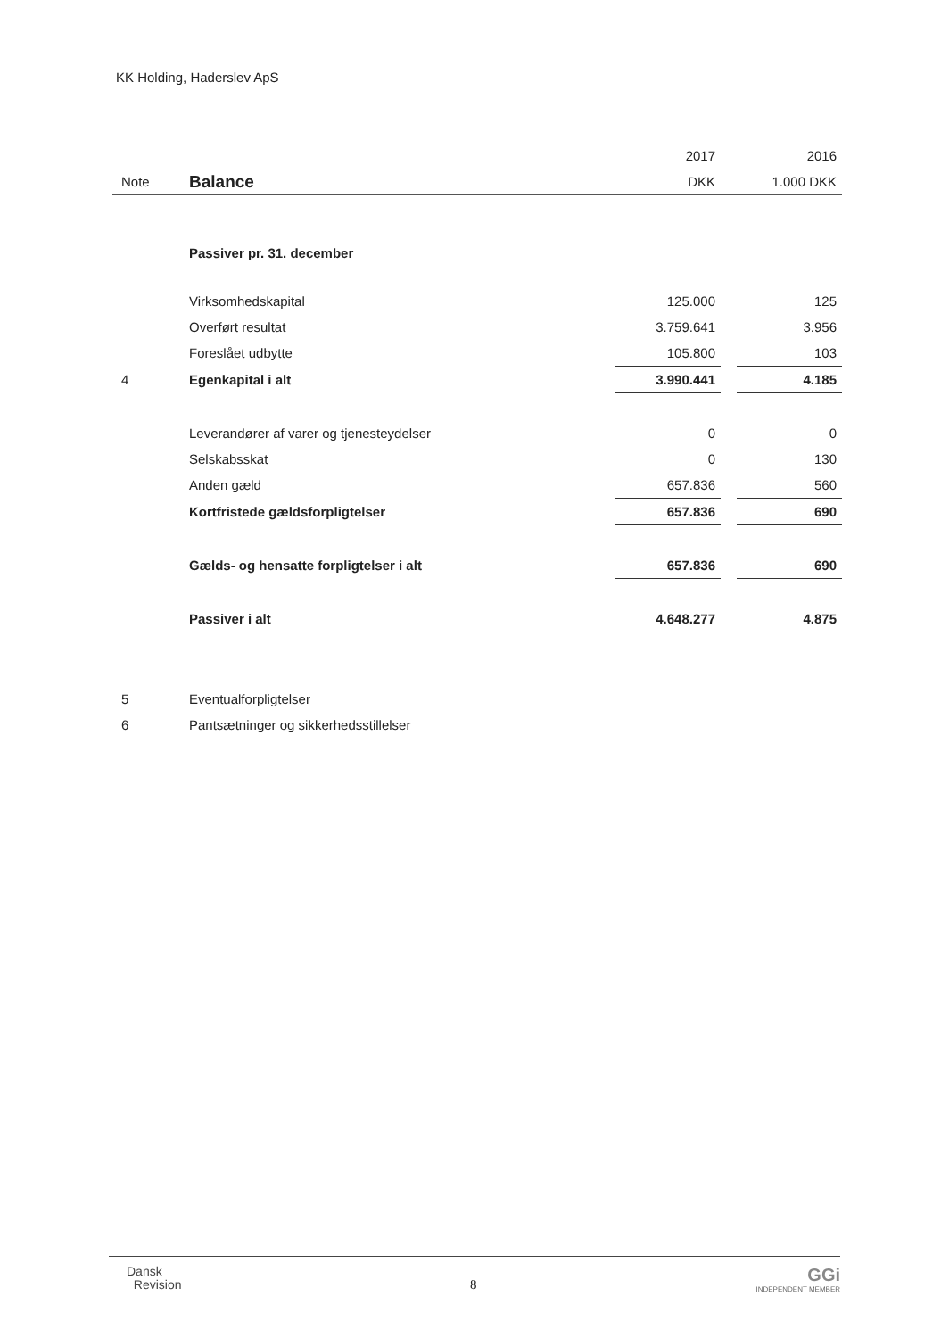KK Holding, Haderslev ApS
| | | 2017 | | 2016 |
| Note | Balance | DKK | | 1.000 DKK |
| | Passiver pr. 31. december | | | |
| | Virksomhedskapital | 125.000 | | 125 |
| | Overført resultat | 3.759.641 | | 3.956 |
| | Foreslået udbytte | 105.800 | | 103 |
| 4 | Egenkapital i alt | 3.990.441 | | 4.185 |
| | Leverandører af varer og tjenesteydelser | 0 | | 0 |
| | Selskabsskat | 0 | | 130 |
| | Anden gæld | 657.836 | | 560 |
| | Kortfristede gældsforpligtelser | 657.836 | | 690 |
| | Gælds- og hensatte forpligtelser i alt | 657.836 | | 690 |
| | Passiver i alt | 4.648.277 | | 4.875 |
| 5 | Eventualforpligtelser | | | |
| 6 | Pantsætninger og sikkerhedsstillelser | | | |
Dansk
Revision
8
GGi
INDEPENDENT MEMBER